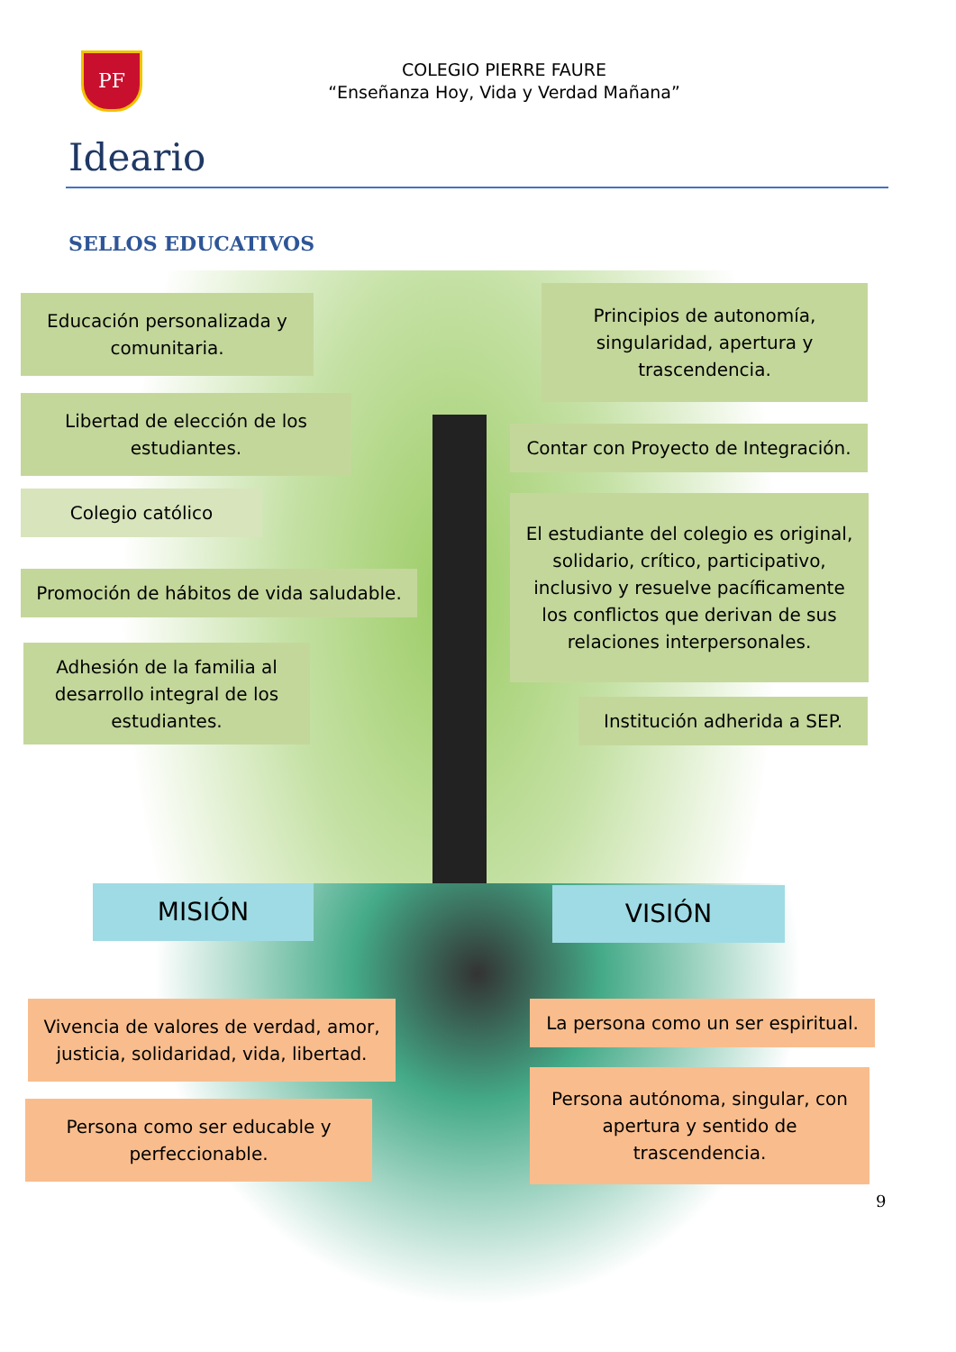PF
COLEGIO PIERRE FAURE
“Enseñanza Hoy, Vida y Verdad Mañana”
Ideario
SELLOS EDUCATIVOS
Educación personalizada y comunitaria.
Principios de autonomía, singularidad, apertura y trascendencia.
Libertad de elección de los estudiantes.
Contar con Proyecto de Integración.
Colegio católico
El estudiante del colegio es original, solidario, crítico, participativo, inclusivo y resuelve pacíficamente los conflictos que derivan de sus relaciones interpersonales.
Promoción de hábitos de vida saludable.
Adhesión de la familia al desarrollo integral de los estudiantes.
Institución adherida a SEP.
MISIÓN VISIÓN
Vivencia de valores de verdad, amor, justicia, solidaridad, vida, libertad.
La persona como un ser espiritual.
Persona como ser educable y perfeccionable.
Persona autónoma, singular, con apertura y sentido de trascendencia.
9